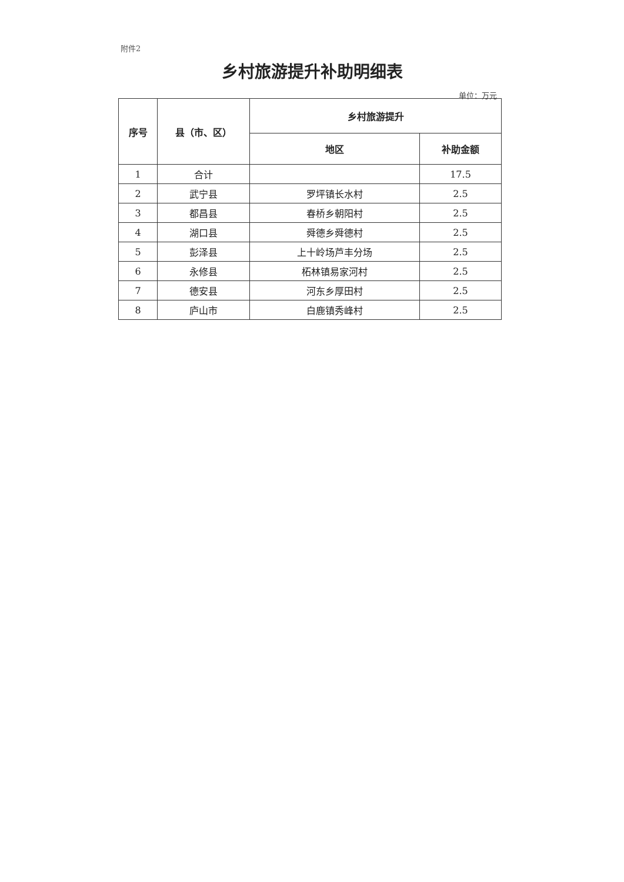附件2
乡村旅游提升补助明细表
单位：万元
| 序号 | 县（市、区） | 乡村旅游提升 | |
| --- | --- | --- | --- |
| | | 地区 | 补助金额 |
| 1 | 合计 | | 17.5 |
| 2 | 武宁县 | 罗坪镇长水村 | 2.5 |
| 3 | 都昌县 | 春桥乡朝阳村 | 2.5 |
| 4 | 湖口县 | 舜德乡舜德村 | 2.5 |
| 5 | 彭泽县 | 上十岭场芦丰分场 | 2.5 |
| 6 | 永修县 | 柘林镇易家河村 | 2.5 |
| 7 | 德安县 | 河东乡厚田村 | 2.5 |
| 8 | 庐山市 | 白鹿镇秀峰村 | 2.5 |